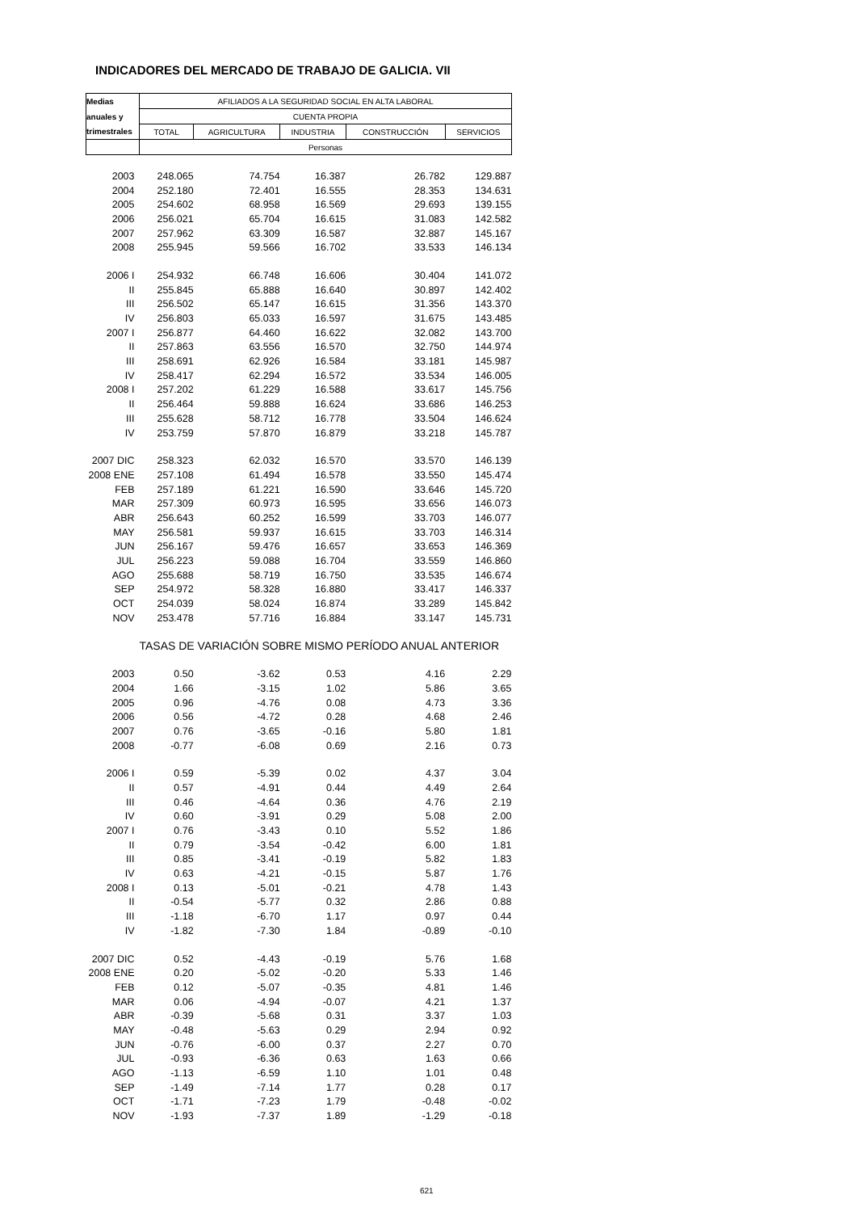INDICADORES DEL MERCADO DE TRABAJO DE GALICIA. VII
| Medias | AFILIADOS A LA SEGURIDAD SOCIAL EN ALTA LABORAL | | | | |
| --- | --- | --- | --- | --- | --- |
| anuales y | CUENTA PROPIA | | | | |
| trimestrales | TOTAL | AGRICULTURA | INDUSTRIA | CONSTRUCCIÓN | SERVICIOS |
| | Personas | | | | |
| 2003 | 248.065 | 74.754 | 16.387 | 26.782 | 129.887 |
| 2004 | 252.180 | 72.401 | 16.555 | 28.353 | 134.631 |
| 2005 | 254.602 | 68.958 | 16.569 | 29.693 | 139.155 |
| 2006 | 256.021 | 65.704 | 16.615 | 31.083 | 142.582 |
| 2007 | 257.962 | 63.309 | 16.587 | 32.887 | 145.167 |
| 2008 | 255.945 | 59.566 | 16.702 | 33.533 | 146.134 |
| 2006 I | 254.932 | 66.748 | 16.606 | 30.404 | 141.072 |
| II | 255.845 | 65.888 | 16.640 | 30.897 | 142.402 |
| III | 256.502 | 65.147 | 16.615 | 31.356 | 143.370 |
| IV | 256.803 | 65.033 | 16.597 | 31.675 | 143.485 |
| 2007 I | 256.877 | 64.460 | 16.622 | 32.082 | 143.700 |
| II | 257.863 | 63.556 | 16.570 | 32.750 | 144.974 |
| III | 258.691 | 62.926 | 16.584 | 33.181 | 145.987 |
| IV | 258.417 | 62.294 | 16.572 | 33.534 | 146.005 |
| 2008 I | 257.202 | 61.229 | 16.588 | 33.617 | 145.756 |
| II | 256.464 | 59.888 | 16.624 | 33.686 | 146.253 |
| III | 255.628 | 58.712 | 16.778 | 33.504 | 146.624 |
| IV | 253.759 | 57.870 | 16.879 | 33.218 | 145.787 |
| 2007 DIC | 258.323 | 62.032 | 16.570 | 33.570 | 146.139 |
| 2008 ENE | 257.108 | 61.494 | 16.578 | 33.550 | 145.474 |
| FEB | 257.189 | 61.221 | 16.590 | 33.646 | 145.720 |
| MAR | 257.309 | 60.973 | 16.595 | 33.656 | 146.073 |
| ABR | 256.643 | 60.252 | 16.599 | 33.703 | 146.077 |
| MAY | 256.581 | 59.937 | 16.615 | 33.703 | 146.314 |
| JUN | 256.167 | 59.476 | 16.657 | 33.653 | 146.369 |
| JUL | 256.223 | 59.088 | 16.704 | 33.559 | 146.860 |
| AGO | 255.688 | 58.719 | 16.750 | 33.535 | 146.674 |
| SEP | 254.972 | 58.328 | 16.880 | 33.417 | 146.337 |
| OCT | 254.039 | 58.024 | 16.874 | 33.289 | 145.842 |
| NOV | 253.478 | 57.716 | 16.884 | 33.147 | 145.731 |
| | TASAS DE VARIACIÓN SOBRE MISMO PERÍODO ANUAL ANTERIOR | | | | |
| 2003 | 0.50 | -3.62 | 0.53 | 4.16 | 2.29 |
| 2004 | 1.66 | -3.15 | 1.02 | 5.86 | 3.65 |
| 2005 | 0.96 | -4.76 | 0.08 | 4.73 | 3.36 |
| 2006 | 0.56 | -4.72 | 0.28 | 4.68 | 2.46 |
| 2007 | 0.76 | -3.65 | -0.16 | 5.80 | 1.81 |
| 2008 | -0.77 | -6.08 | 0.69 | 2.16 | 0.73 |
| 2006 I | 0.59 | -5.39 | 0.02 | 4.37 | 3.04 |
| II | 0.57 | -4.91 | 0.44 | 4.49 | 2.64 |
| III | 0.46 | -4.64 | 0.36 | 4.76 | 2.19 |
| IV | 0.60 | -3.91 | 0.29 | 5.08 | 2.00 |
| 2007 I | 0.76 | -3.43 | 0.10 | 5.52 | 1.86 |
| II | 0.79 | -3.54 | -0.42 | 6.00 | 1.81 |
| III | 0.85 | -3.41 | -0.19 | 5.82 | 1.83 |
| IV | 0.63 | -4.21 | -0.15 | 5.87 | 1.76 |
| 2008 I | 0.13 | -5.01 | -0.21 | 4.78 | 1.43 |
| II | -0.54 | -5.77 | 0.32 | 2.86 | 0.88 |
| III | -1.18 | -6.70 | 1.17 | 0.97 | 0.44 |
| IV | -1.82 | -7.30 | 1.84 | -0.89 | -0.10 |
| 2007 DIC | 0.52 | -4.43 | -0.19 | 5.76 | 1.68 |
| 2008 ENE | 0.20 | -5.02 | -0.20 | 5.33 | 1.46 |
| FEB | 0.12 | -5.07 | -0.35 | 4.81 | 1.46 |
| MAR | 0.06 | -4.94 | -0.07 | 4.21 | 1.37 |
| ABR | -0.39 | -5.68 | 0.31 | 3.37 | 1.03 |
| MAY | -0.48 | -5.63 | 0.29 | 2.94 | 0.92 |
| JUN | -0.76 | -6.00 | 0.37 | 2.27 | 0.70 |
| JUL | -0.93 | -6.36 | 0.63 | 1.63 | 0.66 |
| AGO | -1.13 | -6.59 | 1.10 | 1.01 | 0.48 |
| SEP | -1.49 | -7.14 | 1.77 | 0.28 | 0.17 |
| OCT | -1.71 | -7.23 | 1.79 | -0.48 | -0.02 |
| NOV | -1.93 | -7.37 | 1.89 | -1.29 | -0.18 |
621